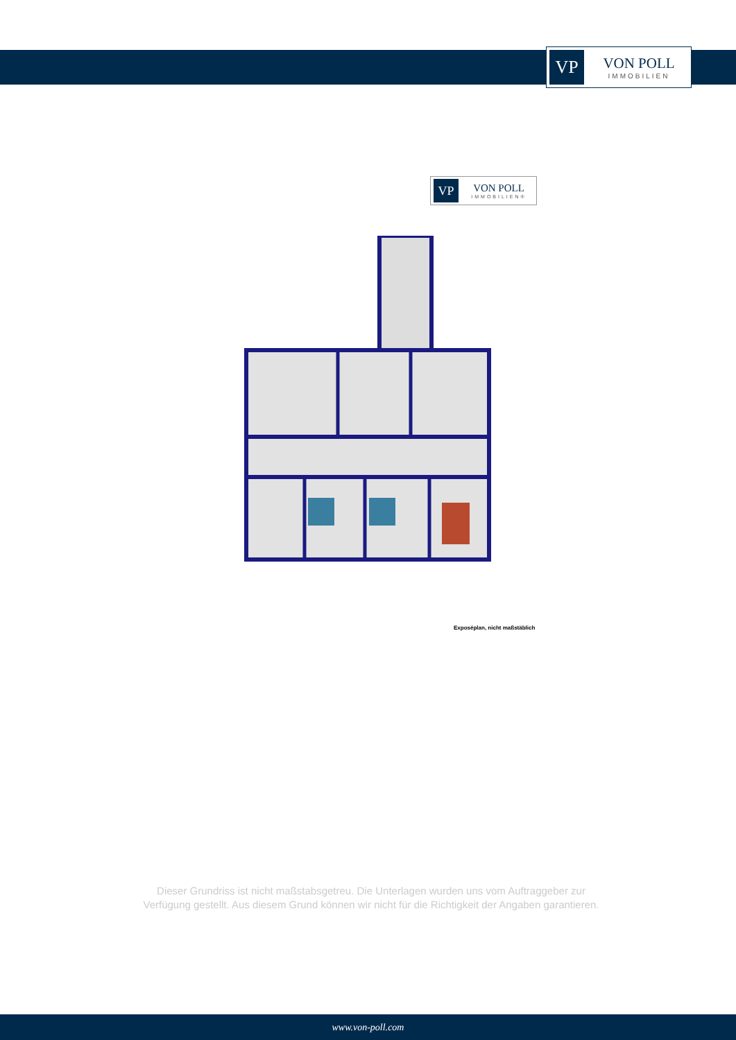VP
VON POLL
IMMOBILIEN
VP
VON POLL
IMMOBILIEN®
Exposéplan, nicht maßstäblich
Dieser Grundriss ist nicht maßstabsgetreu. Die Unterlagen wurden uns vom Auftraggeber zur Verfügung gestellt. Aus diesem Grund können wir nicht für die Richtigkeit der Angaben garantieren.
www.von-poll.com